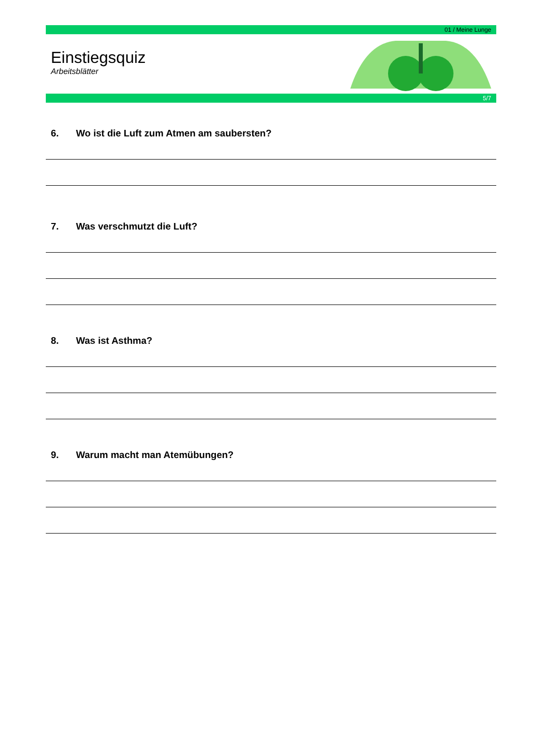01 / Meine Lunge
Einstiegsquiz
Arbeitsblätter
5/7
6. Wo ist die Luft zum Atmen am saubersten?
7. Was verschmutzt die Luft?
8. Was ist Asthma?
9. Warum macht man Atemübungen?